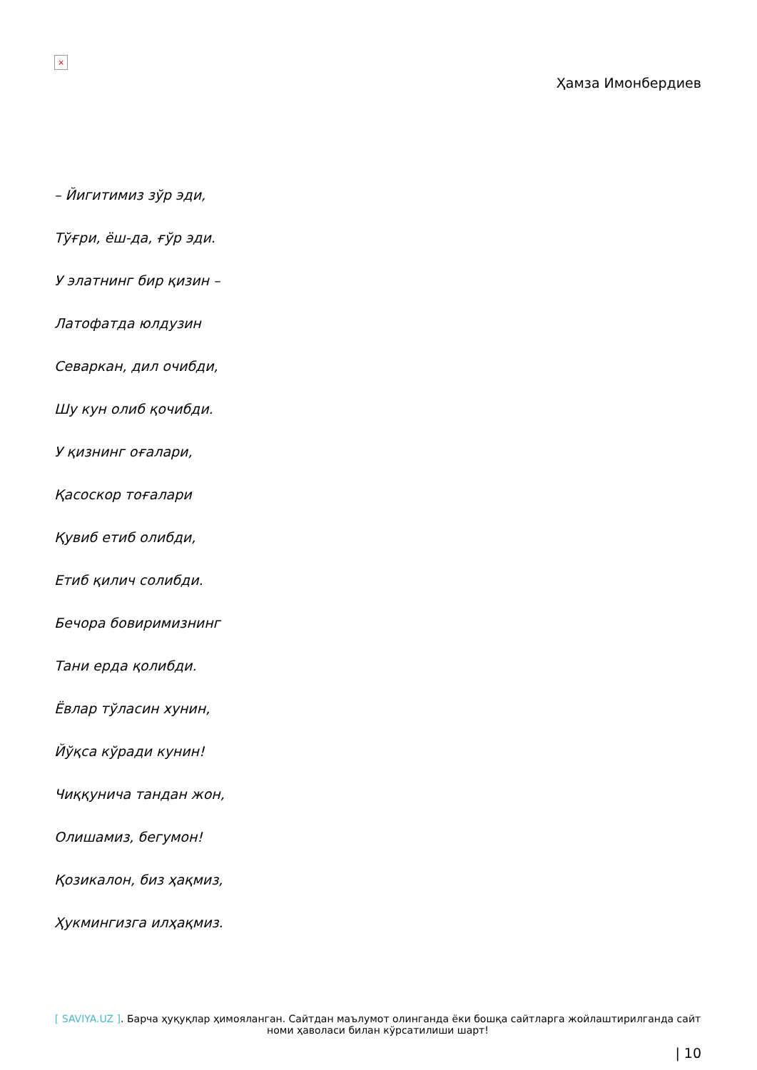×
Ҳамза Имонбердиев
– Йигитимиз зўр эди,
Тўғри, ёш-да, ғўр эди.
У элатнинг бир қизин –
Латофатда юлдузин
Севаркан, дил очибди,
Шу кун олиб қочибди.
У қизнинг оғалари,
Қасоскор тоғалари
Қувиб етиб олибди,
Етиб қилич солибди.
Бечора бовиримизнинг
Тани ерда қолибди.
Ёвлар тўласин хунин,
Йўқса кўради кунин!
Чиққунича тандан жон,
Олишамиз, бегумон!
Қозикалон, биз ҳақмиз,
Ҳукмингизга илҳақмиз.
[ SAVIYA.UZ ]. Барча ҳуқуқлар ҳимояланган. Сайтдан маълумот олинганда ёки бошқа сайтларга жойлаштирилганда сайт номи ҳаволаси билан кўрсатилиши шарт!
| 10